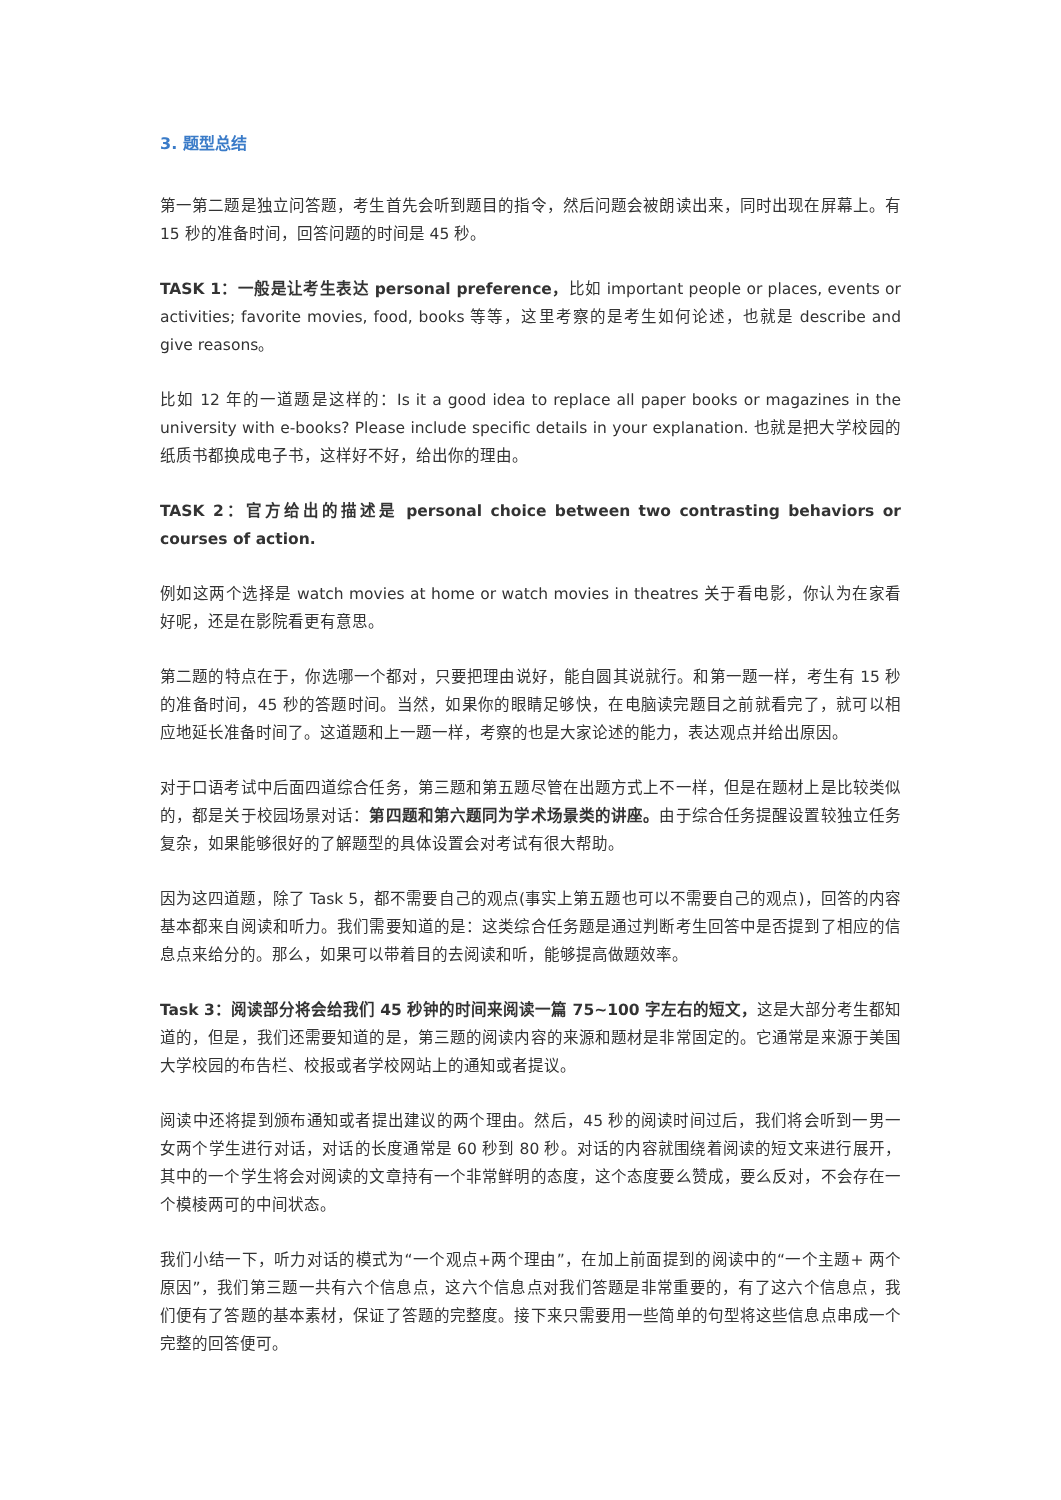3. 题型总结
第一第二题是独立问答题，考生首先会听到题目的指令，然后问题会被朗读出来，同时出现在屏幕上。有 15 秒的准备时间，回答问题的时间是 45 秒。
TASK 1：一般是让考生表达 personal preference，比如 important people or places, events or activities; favorite movies, food, books 等等，这里考察的是考生如何论述，也就是 describe and give reasons。
比如 12 年的一道题是这样的：Is it a good idea to replace all paper books or magazines in the university with e-books? Please include specific details in your explanation. 也就是把大学校园的纸质书都换成电子书，这样好不好，给出你的理由。
TASK 2：官方给出的描述是 personal choice between two contrasting behaviors or courses of action.
例如这两个选择是 watch movies at home or watch movies in theatres 关于看电影，你认为在家看好呢，还是在影院看更有意思。
第二题的特点在于，你选哪一个都对，只要把理由说好，能自圆其说就行。和第一题一样，考生有 15 秒的准备时间，45 秒的答题时间。当然，如果你的眼睛足够快，在电脑读完题目之前就看完了，就可以相应地延长准备时间了。这道题和上一题一样，考察的也是大家论述的能力，表达观点并给出原因。
对于口语考试中后面四道综合任务，第三题和第五题尽管在出题方式上不一样，但是在题材上是比较类似的，都是关于校园场景对话：第四题和第六题同为学术场景类的讲座。由于综合任务提醒设置较独立任务复杂，如果能够很好的了解题型的具体设置会对考试有很大帮助。
因为这四道题，除了 Task 5，都不需要自己的观点(事实上第五题也可以不需要自己的观点)，回答的内容基本都来自阅读和听力。我们需要知道的是：这类综合任务题是通过判断考生回答中是否提到了相应的信息点来给分的。那么，如果可以带着目的去阅读和听，能够提高做题效率。
Task 3：阅读部分将会给我们 45 秒钟的时间来阅读一篇 75~100 字左右的短文，这是大部分考生都知道的，但是，我们还需要知道的是，第三题的阅读内容的来源和题材是非常固定的。它通常是来源于美国大学校园的布告栏、校报或者学校网站上的通知或者提议。
阅读中还将提到颁布通知或者提出建议的两个理由。然后，45 秒的阅读时间过后，我们将会听到一男一女两个学生进行对话，对话的长度通常是 60 秒到 80 秒。对话的内容就围绕着阅读的短文来进行展开，其中的一个学生将会对阅读的文章持有一个非常鲜明的态度，这个态度要么赞成，要么反对，不会存在一个模棱两可的中间状态。
我们小结一下，听力对话的模式为“一个观点+两个理由”，在加上前面提到的阅读中的“一个主题+ 两个原因”，我们第三题一共有六个信息点，这六个信息点对我们答题是非常重要的，有了这六个信息点，我们便有了答题的基本素材，保证了答题的完整度。接下来只需要用一些简单的句型将这些信息点串成一个完整的回答便可。